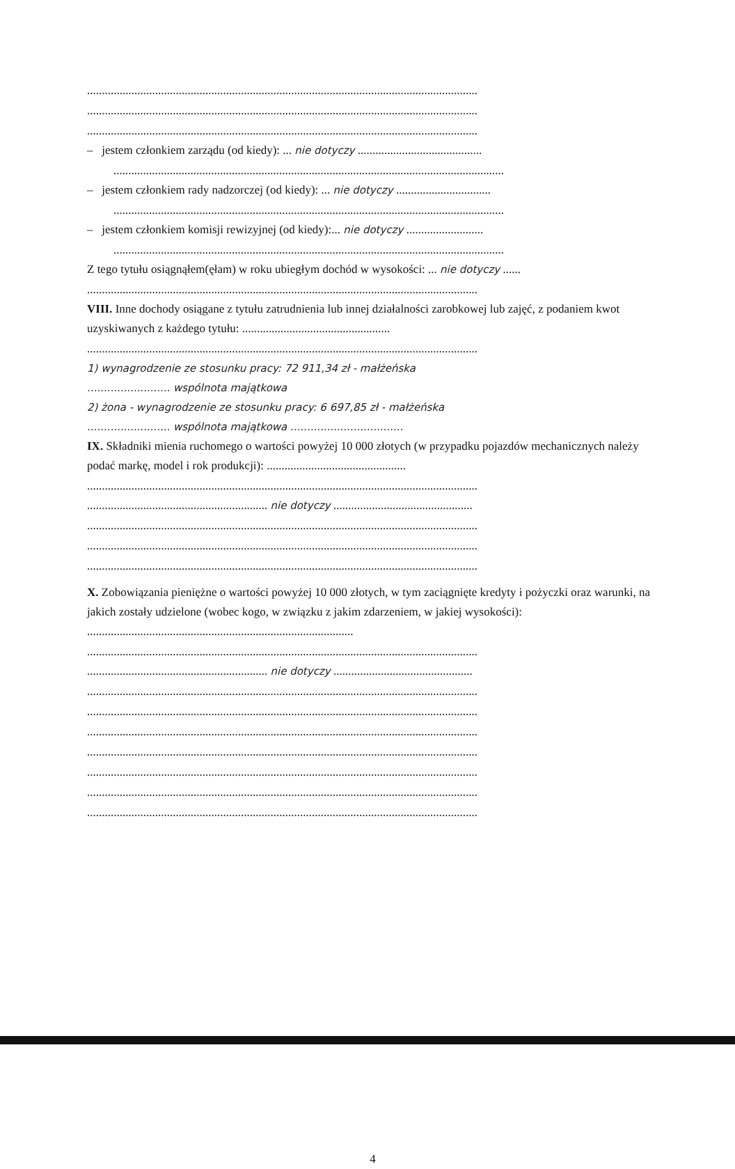....................................................................................................................................
....................................................................................................................................
....................................................................................................................................
– jestem członkiem zarządu (od kiedy): ... nie dotyczy ..........................................
....................................................................................................................................
– jestem członkiem rady nadzorczej (od kiedy): ... nie dotyczy ................................
....................................................................................................................................
– jestem członkiem komisji rewizyjnej (od kiedy):... nie dotyczy ..........................
....................................................................................................................................
Z tego tytułu osiągnąłem(ęłam) w roku ubiegłym dochód w wysokości: ... nie dotyczy ......
....................................................................................................................................
VIII. Inne dochody osiągane z tytułu zatrudnienia lub innej działalności zarobkowej lub zajęć, z podaniem kwot uzyskiwanych z każdego tytułu: ..................................................
....................................................................................................................................
1) wynagrodzenie ze stosunku pracy: 72 911,34 zł - małżeńska
......................... wspólnota majątkowa
2) żona - wynagrodzenie ze stosunku pracy: 6 697,85 zł - małżeńska
......................... wspólnota majątkowa ..................................
IX. Składniki mienia ruchomego o wartości powyżej 10 000 złotych (w przypadku pojazdów mechanicznych należy podać markę, model i rok produkcji): ...............................................
....................................................................................................................................
............................................................. nie dotyczy ...............................................
....................................................................................................................................
....................................................................................................................................
....................................................................................................................................
X. Zobowiązania pieniężne o wartości powyżej 10 000 złotych, w tym zaciągnięte kredyty i pożyczki oraz warunki, na jakich zostały udzielone (wobec kogo, w związku z jakim zdarzeniem, w jakiej wysokości): ..........................................................................................
....................................................................................................................................
............................................................. nie dotyczy ...............................................
....................................................................................................................................
....................................................................................................................................
....................................................................................................................................
....................................................................................................................................
....................................................................................................................................
....................................................................................................................................
....................................................................................................................................
4